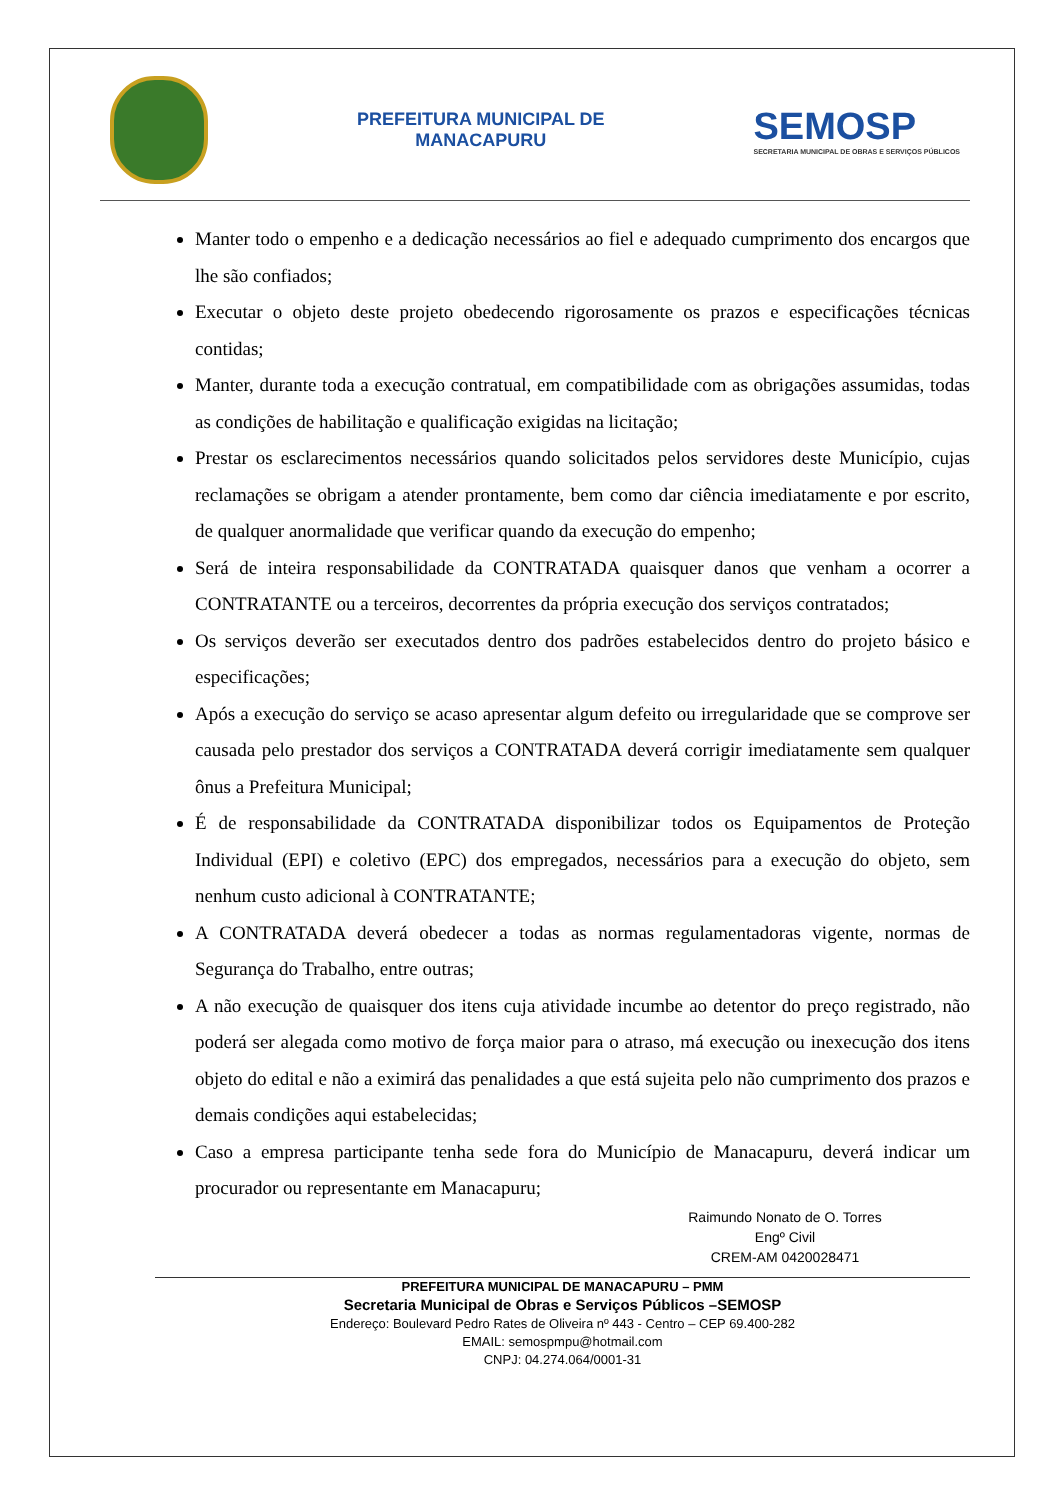PREFEITURA MUNICIPAL DE
MANACAPURU
SEMOSP
SECRETARIA MUNICIPAL DE OBRAS E SERVIÇOS PÚBLICOS
Manter todo o empenho e a dedicação necessários ao fiel e adequado cumprimento dos encargos que lhe são confiados;
Executar o objeto deste projeto obedecendo rigorosamente os prazos e especificações técnicas contidas;
Manter, durante toda a execução contratual, em compatibilidade com as obrigações assumidas, todas as condições de habilitação e qualificação exigidas na licitação;
Prestar os esclarecimentos necessários quando solicitados pelos servidores deste Município, cujas reclamações se obrigam a atender prontamente, bem como dar ciência imediatamente e por escrito, de qualquer anormalidade que verificar quando da execução do empenho;
Será de inteira responsabilidade da CONTRATADA quaisquer danos que venham a ocorrer a CONTRATANTE ou a terceiros, decorrentes da própria execução dos serviços contratados;
Os serviços deverão ser executados dentro dos padrões estabelecidos dentro do projeto básico e especificações;
Após a execução do serviço se acaso apresentar algum defeito ou irregularidade que se comprove ser causada pelo prestador dos serviços a CONTRATADA deverá corrigir imediatamente sem qualquer ônus a Prefeitura Municipal;
É de responsabilidade da CONTRATADA disponibilizar todos os Equipamentos de Proteção Individual (EPI) e coletivo (EPC) dos empregados, necessários para a execução do objeto, sem nenhum custo adicional à CONTRATANTE;
A CONTRATADA deverá obedecer a todas as normas regulamentadoras vigente, normas de Segurança do Trabalho, entre outras;
A não execução de quaisquer dos itens cuja atividade incumbe ao detentor do preço registrado, não poderá ser alegada como motivo de força maior para o atraso, má execução ou inexecução dos itens objeto do edital e não a eximirá das penalidades a que está sujeita pelo não cumprimento dos prazos e demais condições aqui estabelecidas;
Caso a empresa participante tenha sede fora do Município de Manacapuru, deverá indicar um procurador ou representante em Manacapuru;
Raimundo Nonato de O. Torres
Engº Civil
CREM-AM 0420028471
PREFEITURA MUNICIPAL DE MANACAPURU – PMM
Secretaria Municipal de Obras e Serviços Públicos –SEMOSP
Endereço: Boulevard Pedro Rates de Oliveira nº 443 - Centro – CEP 69.400-282
EMAIL: semospmpu@hotmail.com
CNPJ: 04.274.064/0001-31